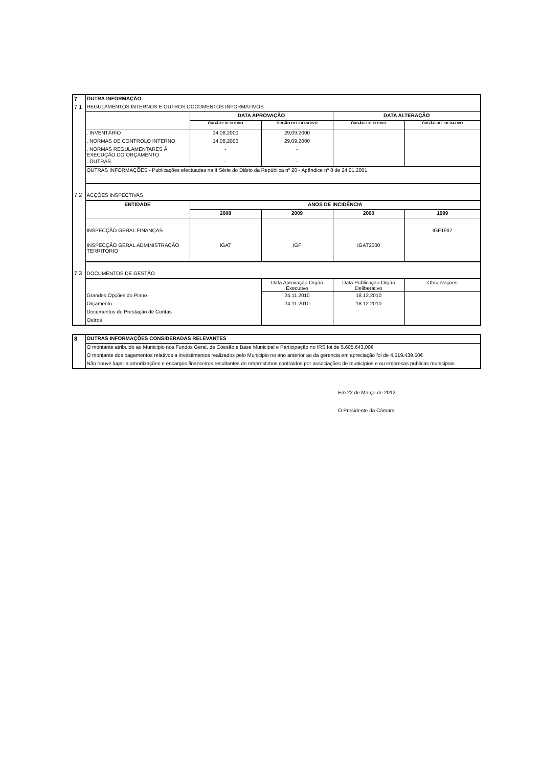| 7 | OUTRA INFORMAÇÃO | | | | |
| 7.1 | REGULAMENTOS INTERNOS E OUTROS DOCUMENTOS INFORMATIVOS | | | | |
| | | DATA APROVAÇÃO | | DATA ALTERAÇÃO | |
| | | ÓRGÃO EXECUTIVO | ÓRGÃO DELIBERATIVO | ÓRGÃO EXECUTIVO | ÓRGÃO DELIBERATIVO |
| | . INVENTÁRIO | 14,08,2000 | 29,09,2000 | | |
| | . NORMAS DE CONTROLO INTERNO | 14,08,2000 | 29,09,2000 | | |
| | . NORMAS REGULAMENTARES À EXECUÇÃO DO ORÇAMENTO | - | - | | |
| | . OUTRAS | - | - | | |
| | OUTRAS INFORMAÇÕES - Publicações efectuadas na II Série do Diário da República nº 20 - Apêndice nº 8 de 24,01,2001 | | | | |
| 7.2 | ACÇÕES INSPECTIVAS | | | | |
| | ENTIDADE | ANOS DE INCIDÊNCIA | | | |
| | | 2008 | 2009 | 2000 | 1999 |
| | INSPECÇÃO GERAL FINANÇAS | | | | IGF1997 |
| | INSPECÇÃO GERAL ADMINISTRAÇÃO TERRITORIO | IGAT | IGF | IGAT2000 | |
| 7.3 | DOCUMENTOS DE GESTÃO | | | | |
| | | | Data Aprovação Orgão Executivo | Data Publicação Orgão Deliberativo | Observações |
| | Grandes Opções do Plano | | 24.11.2010 | 18.12.2010 | |
| | Orçamento | | 24.11.2010 | 18.12.2010 | |
| | Documentos de Prestação de Contas | | | | |
| | Outros | | | | |
| 8 | OUTRAS INFORMAÇÕES CONSIDERADAS RELEVANTES |
| | O montante atribuido ao Municipio nos Fundos Geral, de Coesão e Base Municipal e Participação no IRS foi de 5.605.643,00€ |
| | O montante dos pagamentos relativos a investimentos realizados pelo Municipio no ano anterior ao da gerencia em apreciação foi de 4.519.439,50€ |
| | Não houve lugar a amortizações e encargos financeiros resultantes de emprestimos contraidos por associações de municipios e ou empresas publicas municipais |
Em 22 de Março de 2012
O Presidente da Câmara